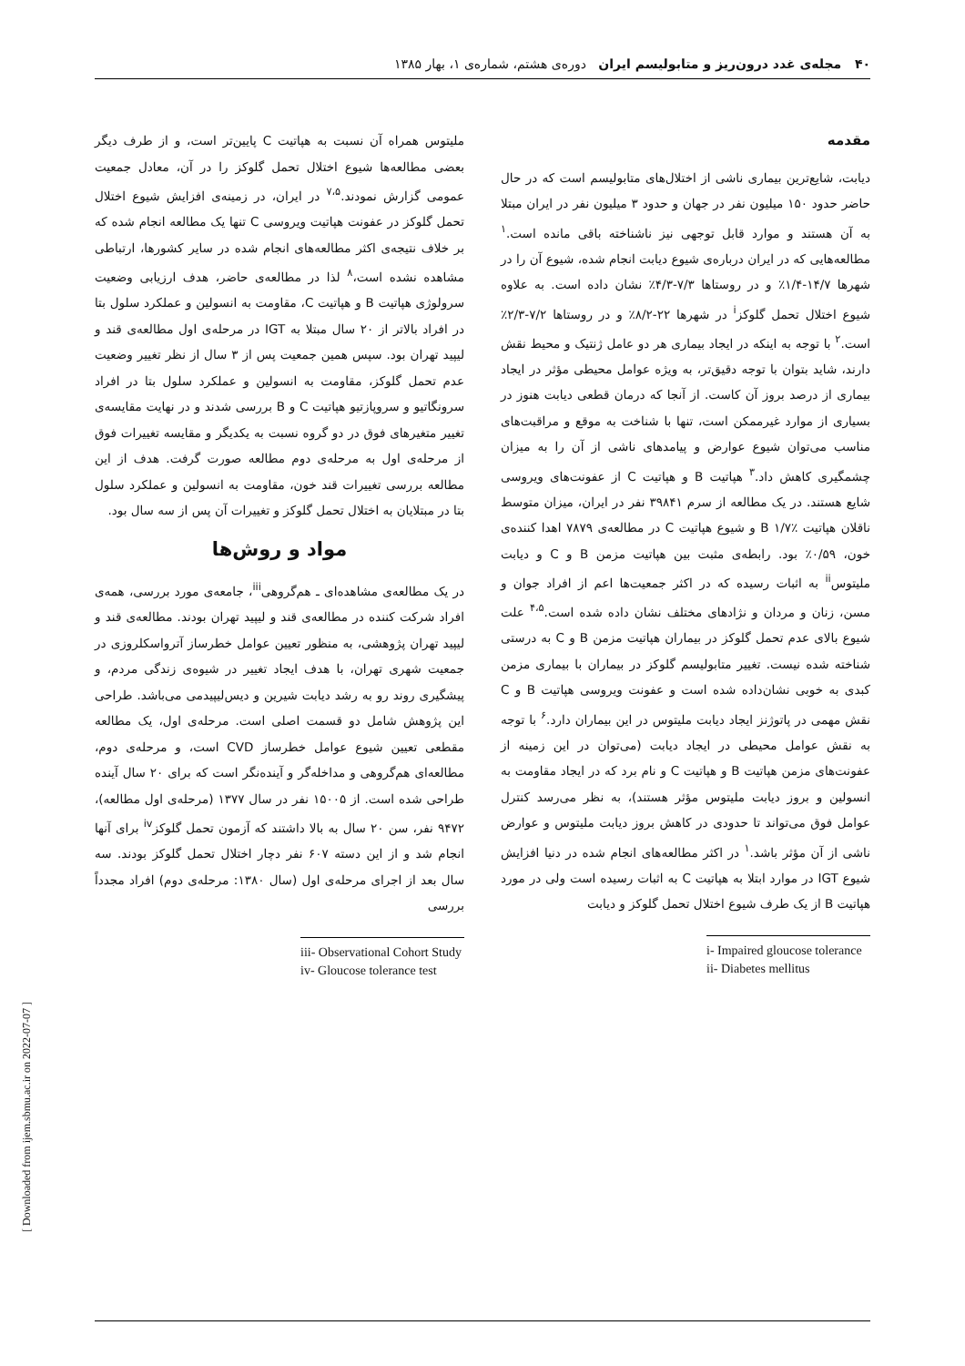۴۰ مجله‌ی غدد درون‌ریز و متابولیسم ایران دوره‌ی هشتم، شماره‌ی ۱، بهار ۱۳۸۵
مقدمه
دیابت، شایع‌ترین بیماری ناشی از اختلال‌های متابولیسم است که در حال حاضر حدود ۱۵۰ میلیون نفر در جهان و حدود ۳ میلیون نفر در ایران مبتلا به آن هستند و موارد قابل توجهی نیز ناشناخته باقی مانده است.<sup>۱</sup> مطالعه‌هایی که در ایران درباره‌ی شیوع دیابت انجام شده، شیوع آن را در شهرها ۱۴/۷-۱/۴٪ و در روستاها ۷/۳-۴/۳٪ نشان داده است. به علاوه شیوع اختلال تحمل گلوکز<sup>i</sup> در شهرها ۲۲-۸/۲٪ و در روستاها ۷/۲-۲/۳٪ است.<sup>۲</sup> با توجه به اینکه در ایجاد بیماری هر دو عامل ژنتیک و محیط نقش دارند، شاید بتوان با توجه دقیق‌تر، به ویژه عوامل محیطی مؤثر در ایجاد بیماری از درصد بروز آن کاست. از آنجا که درمان قطعی دیابت هنوز در بسیاری از موارد غیرممکن است، تنها با شناخت به موقع و مراقبت‌های مناسب می‌توان شیوع عوارض و پیامدهای ناشی از آن را به میزان چشمگیری کاهش داد.<sup>۳</sup> هپاتیت B و هپاتیت C از عفونت‌های ویروسی شایع هستند. در یک مطالعه از سرم ۳۹۸۴۱ نفر در ایران، میزان متوسط ناقلان هپاتیت B ۱/۷٪ و شیوع هپاتیت C در مطالعه‌ی ۷۸۷۹ اهدا کننده‌ی خون، ۰/۵۹٪ بود. رابطه‌ی مثبت بین هپاتیت مزمن B و C و دیابت ملیتوس<sup>ii</sup> به اثبات رسیده که در اکثر جمعیت‌ها اعم از افراد جوان و مسن، زنان و مردان و نژادهای مختلف نشان داده شده است.<sup>۴،۵</sup> علت شیوع بالای عدم تحمل گلوکز در بیماران هپاتیت مزمن B و C به درستی شناخته شده نیست. تغییر متابولیسم گلوکز در بیماران با بیماری مزمن کبدی به خوبی نشان‌داده شده است و عفونت ویروسی هپاتیت B و C نقش مهمی در پاتوژنز ایجاد دیابت ملیتوس در این بیماران دارد.<sup>۶</sup> با توجه به نقش عوامل محیطی در ایجاد دیابت (می‌توان در این زمینه از عفونت‌های مزمن هپاتیت B و هپاتیت C و نام برد که در ایجاد مقاومت به انسولین و بروز دیابت ملیتوس مؤثر هستند)، به نظر می‌رسد کنترل عوامل فوق می‌تواند تا حدودی در کاهش بروز دیابت ملیتوس و عوارض ناشی از آن مؤثر باشد.<sup>۱</sup> در اکثر مطالعه‌های انجام شده در دنیا افزایش شیوع IGT در موارد ابتلا به هپاتیت C به اثبات رسیده است ولی در مورد هپاتیت B از یک طرف شیوع اختلال تحمل گلوکز و دیابت
i- Impaired gloucose tolerance
ii- Diabetes mellitus
ملیتوس همراه آن نسبت به هپاتیت C پایین‌تر است، و از طرف دیگر بعضی مطالعه‌ها شیوع اختلال تحمل گلوکز را در آن، معادل جمعیت عمومی گزارش نمودند.<sup>۷،۵</sup> در ایران، در زمینه‌ی افزایش شیوع اختلال تحمل گلوکز در عفونت هپاتیت ویروسی C تنها یک مطالعه انجام شده که بر خلاف نتیجه‌ی اکثر مطالعه‌های انجام شده در سایر کشورها، ارتباطی مشاهده نشده است،<sup>۸</sup> لذا در مطالعه‌ی حاضر، هدف ارزیابی وضعیت سرولوژی هپاتیت B و هپاتیت C، مقاومت به انسولین و عملکرد سلول بتا در افراد بالاتر از ۲۰ سال مبتلا به IGT در مرحله‌ی اول مطالعه‌ی قند و لیپید تهران بود. سپس همین جمعیت پس از ۳ سال از نظر تغییر وضعیت عدم تحمل گلوکز، مقاومت به انسولین و عملکرد سلول بتا در افراد سرونگاتیو و سروپازتیو هپاتیت C و B بررسی شدند و در نهایت مقایسه‌ی تغییر متغیرهای فوق در دو گروه نسبت به یکدیگر و مقایسه تغییرات فوق از مرحله‌ی اول به مرحله‌ی دوم مطالعه صورت گرفت. هدف از این مطالعه بررسی تغییرات قند خون، مقاومت به انسولین و عملکرد سلول بتا در مبتلایان به اختلال تحمل گلوکز و تغییرات آن پس از سه سال بود.
مواد و روش‌ها
در یک مطالعه‌ی مشاهده‌ای ـ هم‌گروهی<sup>iii</sup>، جامعه‌ی مورد بررسی، همه‌ی افراد شرکت کننده در مطالعه‌ی قند و لیپید تهران بودند. مطالعه‌ی قند و لیپید تهران پژوهشی، به منظور تعیین عوامل خطرساز آترواسکلروزی در جمعیت شهری تهران، با هدف ایجاد تغییر در شیوه‌ی زندگی مردم، و پیشگیری روند رو به رشد دیابت شیرین و دیس‌لیپیدمی می‌باشد. طراحی این پژوهش شامل دو قسمت اصلی است. مرحله‌ی اول، یک مطالعه مقطعی تعیین شیوع عوامل خطرساز CVD است، و مرحله‌ی دوم، مطالعه‌ای هم‌گروهی و مداخله‌گر و آینده‌نگر است که برای ۲۰ سال آینده طراحی شده است. از ۱۵۰۰۵ نفر در سال ۱۳۷۷ (مرحله‌ی اول مطالعه)، ۹۴۷۲ نفر، سن ۲۰ سال به بالا داشتند که آزمون تحمل گلوکز<sup>iv</sup> برای آنها انجام شد و از این دسته ۶۰۷ نفر دچار اختلال تحمل گلوکز بودند. سه سال بعد از اجرای مرحله‌ی اول (سال ۱۳۸۰: مرحله‌ی دوم) افراد مجدداً بررسی
iii- Observational Cohort Study
iv- Gloucose tolerance test
[ Downloaded from ijem.sbmu.ac.ir on 2022-07-07 ]